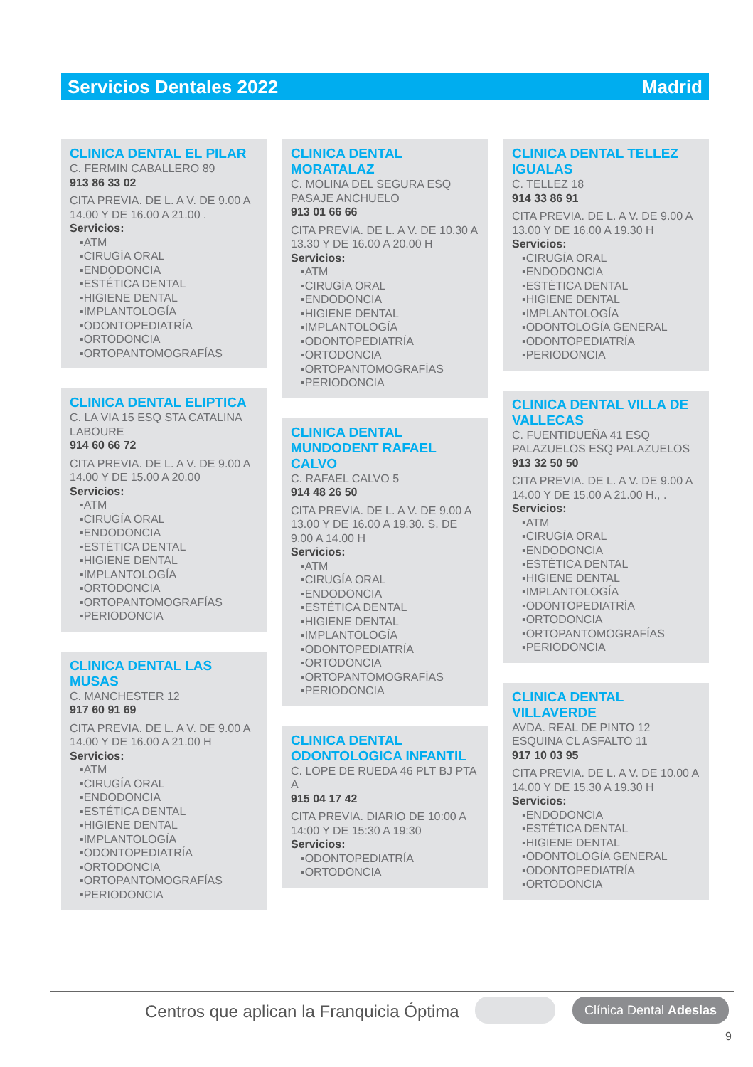Servicios Dentales 2022 Madrid
CLINICA DENTAL EL PILAR
C. FERMIN CABALLERO 89
913 86 33 02
CITA PREVIA. DE L. A V. DE 9.00 A 14.00 Y DE 16.00 A 21.00 .
Servicios:
▪ATM
▪CIRUGÍA ORAL
▪ENDODONCIA
▪ESTÉTICA DENTAL
▪HIGIENE DENTAL
▪IMPLANTOLOGÍA
▪ODONTOPEDIATRÍA
▪ORTODONCIA
▪ORTOPANTOMOGRAFÍAS
CLINICA DENTAL ELIPTICA
C. LA VIA 15 ESQ STA CATALINA LABOURE
914 60 66 72
CITA PREVIA. DE L. A V. DE 9.00 A 14.00 Y DE 15.00 A 20.00
Servicios:
▪ATM
▪CIRUGÍA ORAL
▪ENDODONCIA
▪ESTÉTICA DENTAL
▪HIGIENE DENTAL
▪IMPLANTOLOGÍA
▪ORTODONCIA
▪ORTOPANTOMOGRAFÍAS
▪PERIODONCIA
CLINICA DENTAL LAS MUSAS
C. MANCHESTER 12
917 60 91 69
CITA PREVIA. DE L. A V. DE 9.00 A 14.00 Y DE 16.00 A 21.00 H
Servicios:
▪ATM
▪CIRUGÍA ORAL
▪ENDODONCIA
▪ESTÉTICA DENTAL
▪HIGIENE DENTAL
▪IMPLANTOLOGÍA
▪ODONTOPEDIATRÍA
▪ORTODONCIA
▪ORTOPANTOMOGRAFÍAS
▪PERIODONCIA
CLINICA DENTAL MORATALAZ
C. MOLINA DEL SEGURA ESQ PASAJE ANCHUELO
913 01 66 66
CITA PREVIA. DE L. A V. DE 10.30 A 13.30 Y DE 16.00 A 20.00 H
Servicios:
▪ATM
▪CIRUGÍA ORAL
▪ENDODONCIA
▪HIGIENE DENTAL
▪IMPLANTOLOGÍA
▪ODONTOPEDIATRÍA
▪ORTODONCIA
▪ORTOPANTOMOGRAFÍAS
▪PERIODONCIA
CLINICA DENTAL MUNDODENT RAFAEL CALVO
C. RAFAEL CALVO 5
914 48 26 50
CITA PREVIA. DE L. A V. DE 9.00 A 13.00 Y DE 16.00 A 19.30. S. DE 9.00 A 14.00 H
Servicios:
▪ATM
▪CIRUGÍA ORAL
▪ENDODONCIA
▪ESTÉTICA DENTAL
▪HIGIENE DENTAL
▪IMPLANTOLOGÍA
▪ODONTOPEDIATRÍA
▪ORTODONCIA
▪ORTOPANTOMOGRAFÍAS
▪PERIODONCIA
CLINICA DENTAL ODONTOLOGICA INFANTIL
C. LOPE DE RUEDA 46 PLT BJ PTA A
915 04 17 42
CITA PREVIA. DIARIO DE 10:00 A 14:00 Y DE 15:30 A 19:30
Servicios:
▪ODONTOPEDIATRÍA
▪ORTODONCIA
CLINICA DENTAL TELLEZ IGUALAS
C. TELLEZ 18
914 33 86 91
CITA PREVIA. DE L. A V. DE 9.00 A 13.00 Y DE 16.00 A 19.30 H
Servicios:
▪CIRUGÍA ORAL
▪ENDODONCIA
▪ESTÉTICA DENTAL
▪HIGIENE DENTAL
▪IMPLANTOLOGÍA
▪ODONTOLOGÍA GENERAL
▪ODONTOPEDIATRÍA
▪PERIODONCIA
CLINICA DENTAL VILLA DE VALLECAS
C. FUENTIDUEÑA 41 ESQ PALAZUELOS ESQ PALAZUELOS
913 32 50 50
CITA PREVIA. DE L. A V. DE 9.00 A 14.00 Y DE 15.00 A 21.00 H., .
Servicios:
▪ATM
▪CIRUGÍA ORAL
▪ENDODONCIA
▪ESTÉTICA DENTAL
▪HIGIENE DENTAL
▪IMPLANTOLOGÍA
▪ODONTOPEDIATRÍA
▪ORTODONCIA
▪ORTOPANTOMOGRAFÍAS
▪PERIODONCIA
CLINICA DENTAL VILLAVERDE
AVDA. REAL DE PINTO 12 ESQUINA CL ASFALTO 11
917 10 03 95
CITA PREVIA. DE L. A V. DE 10.00 A 14.00 Y DE 15.30 A 19.30 H
Servicios:
▪ENDODONCIA
▪ESTÉTICA DENTAL
▪HIGIENE DENTAL
▪ODONTOLOGÍA GENERAL
▪ODONTOPEDIATRÍA
▪ORTODONCIA
Centros que aplican la Franquicia Óptima
Clínica Dental Adeslas
9